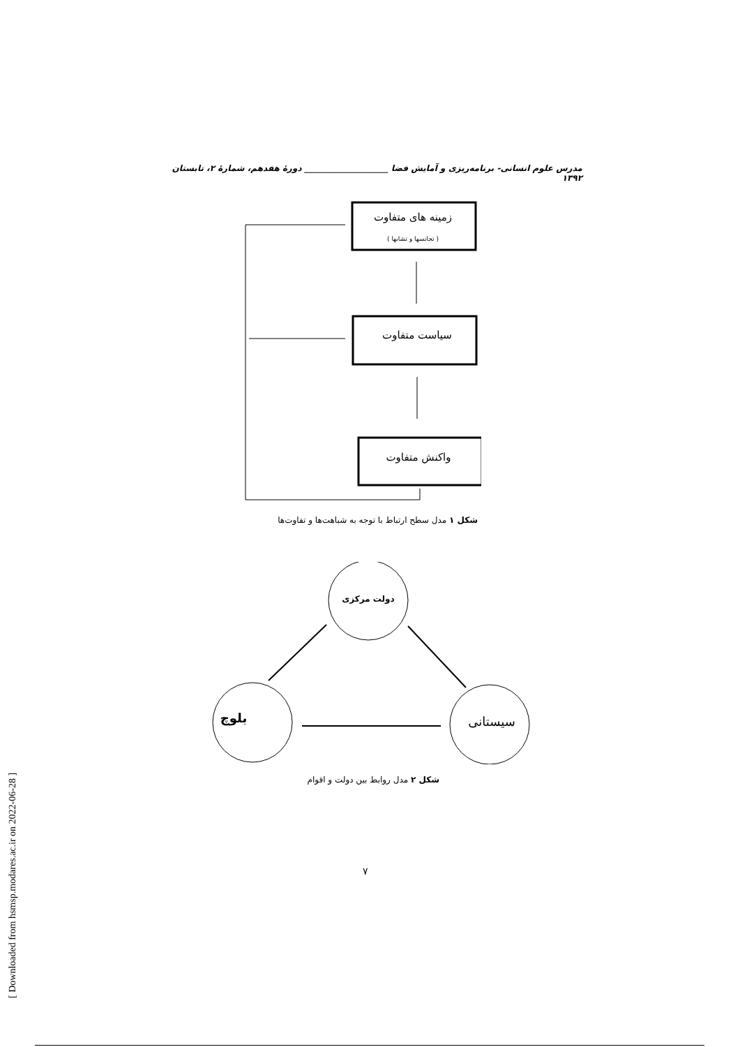مدرس علوم انسانی- برنامه‌ریزی و آمایش فضا ____________________ دورهٔ هفدهم، شمارهٔ ۲، تابستان ۱۳۹۲
زمینه های متفاوت
( تجانسها و تشابها )
سیاست متفاوت
واکنش متفاوت
شکل ۱ مدل سطح ارتباط با توجه به شباهت‌ها و تفاوت‌ها
دولت مرکزی
بلوچ
سیستانی
شکل ۲ مدل روابط بین دولت و اقوام
۷
[ Downloaded from hsmsp.modares.ac.ir on 2022-06-28 ]